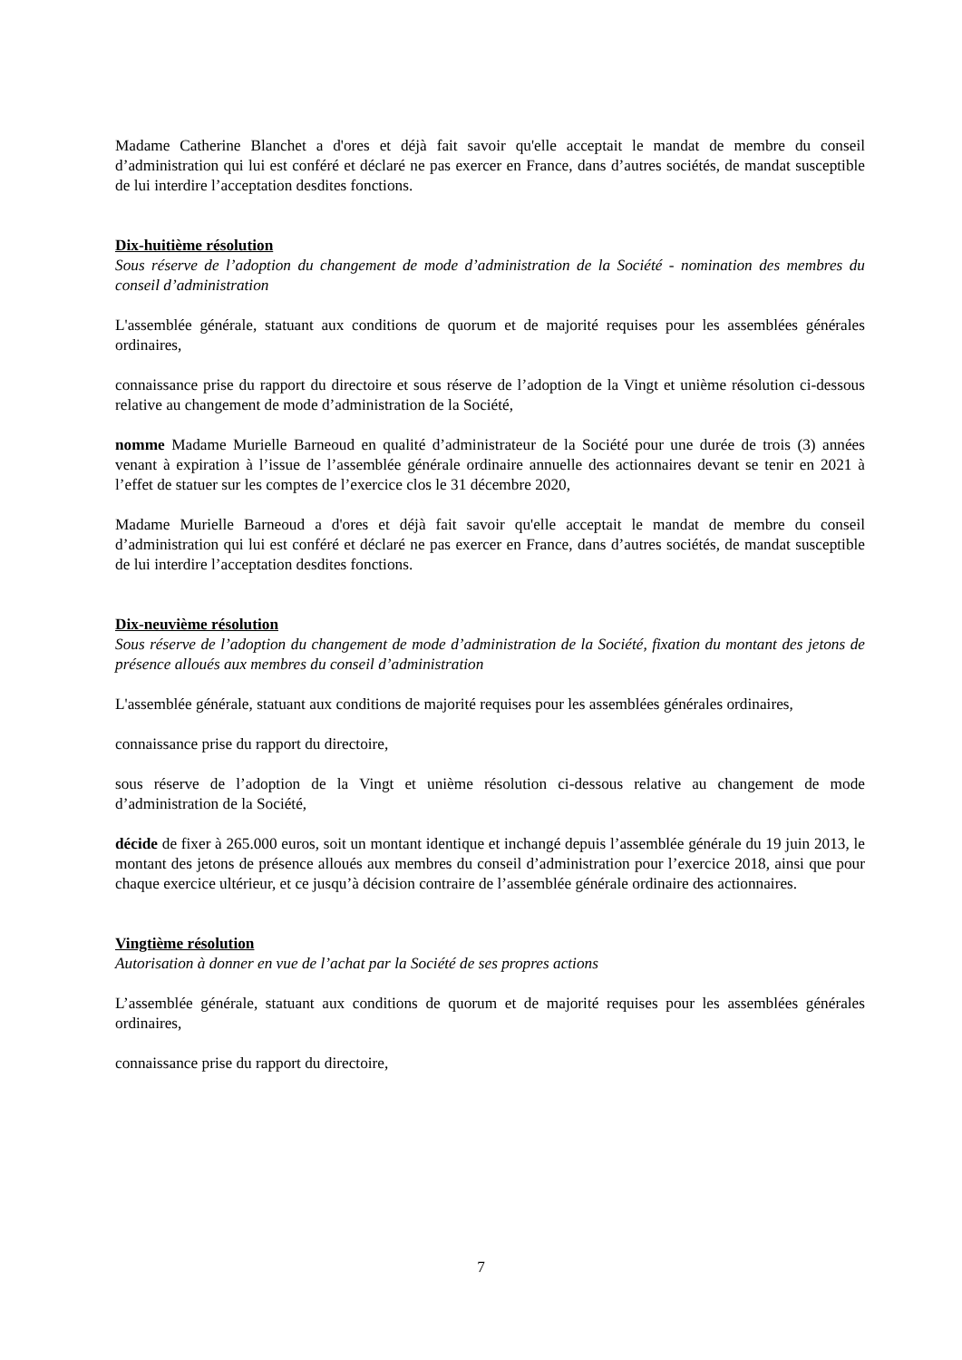Madame Catherine Blanchet a d'ores et déjà fait savoir qu'elle acceptait le mandat de membre du conseil d’administration qui lui est conféré et déclaré ne pas exercer en France, dans d’autres sociétés, de mandat susceptible de lui interdire l’acceptation desdites fonctions.
Dix-huitième résolution
Sous réserve de l’adoption du changement de mode d’administration de la Société - nomination des membres du conseil d’administration
L'assemblée générale, statuant aux conditions de quorum et de majorité requises pour les assemblées générales ordinaires,
connaissance prise du rapport du directoire et sous réserve de l’adoption de la Vingt et unième résolution ci-dessous relative au changement de mode d’administration de la Société,
nomme Madame Murielle Barneoud en qualité d’administrateur de la Société pour une durée de trois (3) années venant à expiration à l’issue de l’assemblée générale ordinaire annuelle des actionnaires devant se tenir en 2021 à l’effet de statuer sur les comptes de l’exercice clos le 31 décembre 2020,
Madame Murielle Barneoud a d'ores et déjà fait savoir qu'elle acceptait le mandat de membre du conseil d’administration qui lui est conféré et déclaré ne pas exercer en France, dans d’autres sociétés, de mandat susceptible de lui interdire l’acceptation desdites fonctions.
Dix-neuvième résolution
Sous réserve de l’adoption du changement de mode d’administration de la Société, fixation du montant des jetons de présence alloués aux membres du conseil d’administration
L'assemblée générale, statuant aux conditions de majorité requises pour les assemblées générales ordinaires,
connaissance prise du rapport du directoire,
sous réserve de l’adoption de la Vingt et unième résolution ci-dessous relative au changement de mode d’administration de la Société,
décide de fixer à 265.000 euros, soit un montant identique et inchangé depuis l’assemblée générale du 19 juin 2013, le montant des jetons de présence alloués aux membres du conseil d’administration pour l’exercice 2018, ainsi que pour chaque exercice ultérieur, et ce jusqu’à décision contraire de l’assemblée générale ordinaire des actionnaires.
Vingtième résolution
Autorisation à donner en vue de l’achat par la Société de ses propres actions
L’assemblée générale, statuant aux conditions de quorum et de majorité requises pour les assemblées générales ordinaires,
connaissance prise du rapport du directoire,
7